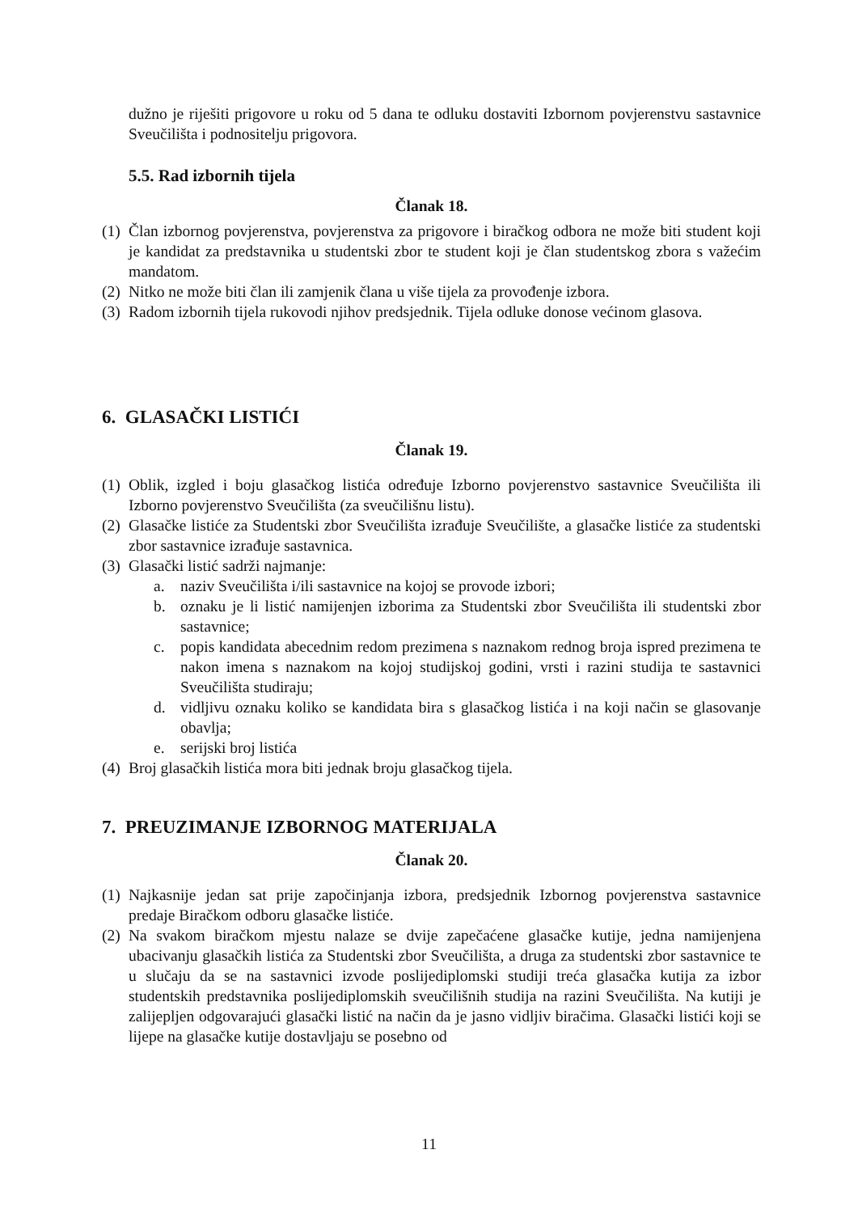dužno je riješiti prigovore u roku od 5 dana te odluku dostaviti Izbornom povjerenstvu sastavnice Sveučilišta i podnositelju prigovora.
5.5. Rad izbornih tijela
Članak 18.
(1) Član izbornog povjerenstva, povjerenstva za prigovore i biračkog odbora ne može biti student koji je kandidat za predstavnika u studentski zbor te student koji je član studentskog zbora s važećim mandatom.
(2) Nitko ne može biti član ili zamjenik člana u više tijela za provođenje izbora.
(3) Radom izbornih tijela rukovodi njihov predsjednik. Tijela odluke donose većinom glasova.
6. GLASAČKI LISTIĆI
Članak 19.
(1) Oblik, izgled i boju glasačkog listića određuje Izborno povjerenstvo sastavnice Sveučilišta ili Izborno povjerenstvo Sveučilišta (za sveučilišnu listu).
(2) Glasačke listiće za Studentski zbor Sveučilišta izrađuje Sveučilište, a glasačke listiće za studentski zbor sastavnice izrađuje sastavnica.
(3) Glasački listić sadrži najmanje:
a. naziv Sveučilišta i/ili sastavnice na kojoj se provode izbori;
b. oznaku je li listić namijenjen izborima za Studentski zbor Sveučilišta ili studentski zbor sastavnice;
c. popis kandidata abecednim redom prezimena s naznakom rednog broja ispred prezimena te nakon imena s naznakom na kojoj studijskoj godini, vrsti i razini studija te sastavnici Sveučilišta studiraju;
d. vidljivu oznaku koliko se kandidata bira s glasačkog listića i na koji način se glasovanje obavlja;
e. serijski broj listića
(4) Broj glasačkih listića mora biti jednak broju glasačkog tijela.
7. PREUZIMANJE IZBORNOG MATERIJALA
Članak 20.
(1) Najkasnije jedan sat prije započinjanja izbora, predsjednik Izbornog povjerenstva sastavnice predaje Biračkom odboru glasačke listiće.
(2) Na svakom biračkom mjestu nalaze se dvije zapečaćene glasačke kutije, jedna namijenjena ubacivanju glasačkih listića za Studentski zbor Sveučilišta, a druga za studentski zbor sastavnice te u slučaju da se na sastavnici izvode poslijediplomski studiji treća glasačka kutija za izbor studentskih predstavnika poslijediplomskih sveučilišnih studija na razini Sveučilišta. Na kutiji je zalijepljen odgovarajući glasački listić na način da je jasno vidljiv biračima. Glasački listići koji se lijepe na glasačke kutije dostavljaju se posebno od
11